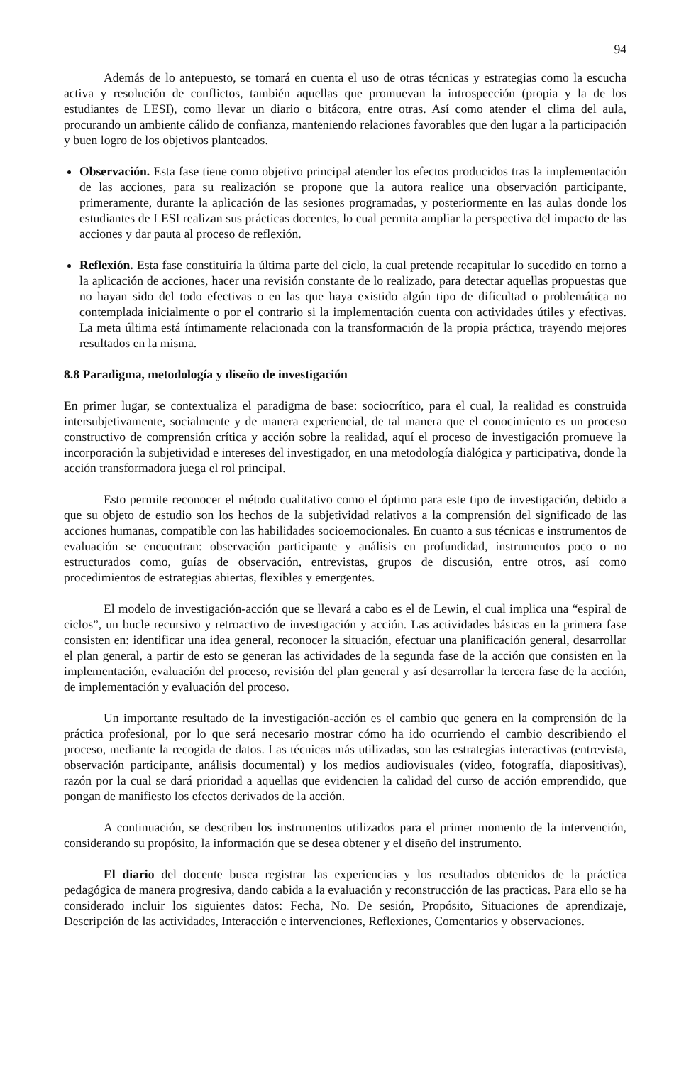94
Además de lo antepuesto, se tomará en cuenta el uso de otras técnicas y estrategias como la escucha activa y resolución de conflictos, también aquellas que promuevan la introspección (propia y la de los estudiantes de LESI), como llevar un diario o bitácora, entre otras. Así como atender el clima del aula, procurando un ambiente cálido de confianza, manteniendo relaciones favorables que den lugar a la participación y buen logro de los objetivos planteados.
Observación. Esta fase tiene como objetivo principal atender los efectos producidos tras la implementación de las acciones, para su realización se propone que la autora realice una observación participante, primeramente, durante la aplicación de las sesiones programadas, y posteriormente en las aulas donde los estudiantes de LESI realizan sus prácticas docentes, lo cual permita ampliar la perspectiva del impacto de las acciones y dar pauta al proceso de reflexión.
Reflexión. Esta fase constituiría la última parte del ciclo, la cual pretende recapitular lo sucedido en torno a la aplicación de acciones, hacer una revisión constante de lo realizado, para detectar aquellas propuestas que no hayan sido del todo efectivas o en las que haya existido algún tipo de dificultad o problemática no contemplada inicialmente o por el contrario si la implementación cuenta con actividades útiles y efectivas. La meta última está íntimamente relacionada con la transformación de la propia práctica, trayendo mejores resultados en la misma.
8.8 Paradigma, metodología y diseño de investigación
En primer lugar, se contextualiza el paradigma de base: sociocrítico, para el cual, la realidad es construida intersubjetivamente, socialmente y de manera experiencial, de tal manera que el conocimiento es un proceso constructivo de comprensión crítica y acción sobre la realidad, aquí el proceso de investigación promueve la incorporación la subjetividad e intereses del investigador, en una metodología dialógica y participativa, donde la acción transformadora juega el rol principal.
Esto permite reconocer el método cualitativo como el óptimo para este tipo de investigación, debido a que su objeto de estudio son los hechos de la subjetividad relativos a la comprensión del significado de las acciones humanas, compatible con las habilidades socioemocionales. En cuanto a sus técnicas e instrumentos de evaluación se encuentran: observación participante y análisis en profundidad, instrumentos poco o no estructurados como, guías de observación, entrevistas, grupos de discusión, entre otros, así como procedimientos de estrategias abiertas, flexibles y emergentes.
El modelo de investigación-acción que se llevará a cabo es el de Lewin, el cual implica una “espiral de ciclos”, un bucle recursivo y retroactivo de investigación y acción. Las actividades básicas en la primera fase consisten en: identificar una idea general, reconocer la situación, efectuar una planificación general, desarrollar el plan general, a partir de esto se generan las actividades de la segunda fase de la acción que consisten en la implementación, evaluación del proceso, revisión del plan general y así desarrollar la tercera fase de la acción, de implementación y evaluación del proceso.
Un importante resultado de la investigación-acción es el cambio que genera en la comprensión de la práctica profesional, por lo que será necesario mostrar cómo ha ido ocurriendo el cambio describiendo el proceso, mediante la recogida de datos. Las técnicas más utilizadas, son las estrategias interactivas (entrevista, observación participante, análisis documental) y los medios audiovisuales (video, fotografía, diapositivas), razón por la cual se dará prioridad a aquellas que evidencien la calidad del curso de acción emprendido, que pongan de manifiesto los efectos derivados de la acción.
A continuación, se describen los instrumentos utilizados para el primer momento de la intervención, considerando su propósito, la información que se desea obtener y el diseño del instrumento.
El diario del docente busca registrar las experiencias y los resultados obtenidos de la práctica pedagógica de manera progresiva, dando cabida a la evaluación y reconstrucción de las practicas. Para ello se ha considerado incluir los siguientes datos: Fecha, No. De sesión, Propósito, Situaciones de aprendizaje, Descripción de las actividades, Interacción e intervenciones, Reflexiones, Comentarios y observaciones.